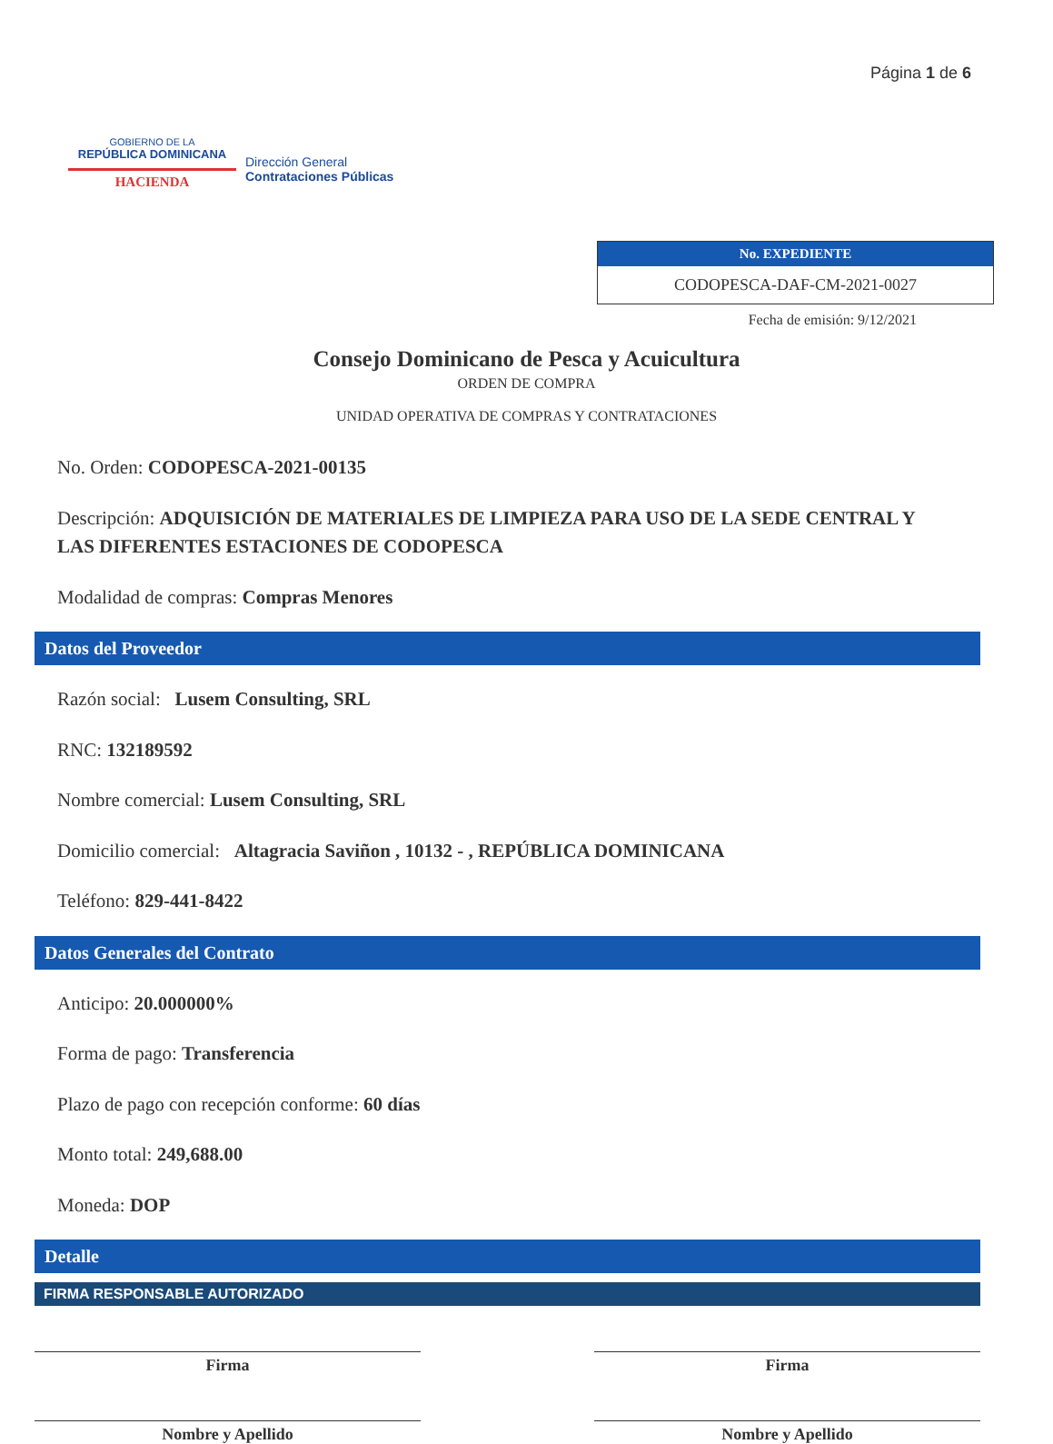GOBIERNO DE LA
REPÚBLICA DOMINICANA
HACIENDA
Dirección General
Contrataciones Públicas
Página 1 de 6
No. EXPEDIENTE
CODOPESCA-DAF-CM-2021-0027
Fecha de emisión: 9/12/2021
Consejo Dominicano de Pesca y Acuicultura
ORDEN DE COMPRA
UNIDAD OPERATIVA DE COMPRAS Y CONTRATACIONES
No. Orden: CODOPESCA-2021-00135
Descripción: ADQUISICIÓN DE MATERIALES DE LIMPIEZA PARA USO DE LA SEDE CENTRAL Y LAS DIFERENTES ESTACIONES DE CODOPESCA
Modalidad de compras: Compras Menores
Datos del Proveedor
Razón social: Lusem Consulting, SRL
RNC: 132189592
Nombre comercial: Lusem Consulting, SRL
Domicilio comercial: Altagracia Saviñon , 10132 - , REPÚBLICA DOMINICANA
Teléfono: 829-441-8422
Datos Generales del Contrato
Anticipo: 20.000000%
Forma de pago: Transferencia
Plazo de pago con recepción conforme: 60 días
Monto total: 249,688.00
Moneda: DOP
Detalle
FIRMA RESPONSABLE AUTORIZADO
Firma Firma
Nombre y Apellido Nombre y Apellido